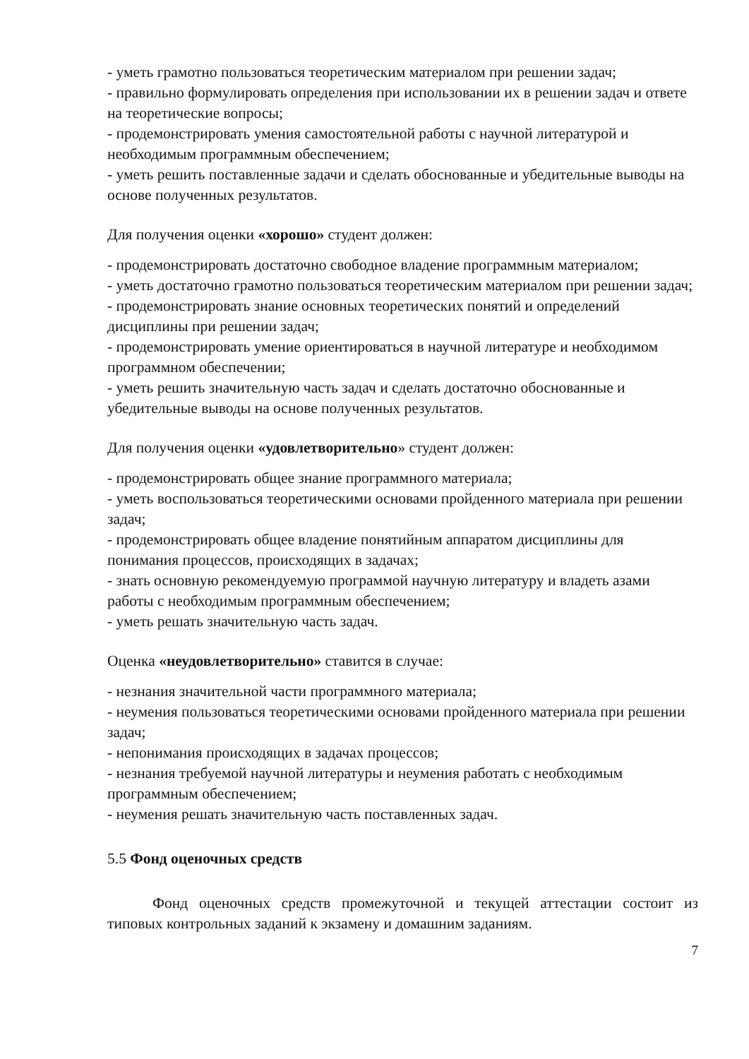- уметь грамотно пользоваться теоретическим материалом при решении задач;
- правильно формулировать определения при использовании их в решении задач и ответе на теоретические вопросы;
- продемонстрировать умения самостоятельной работы с научной литературой и необходимым программным обеспечением;
- уметь решить поставленные задачи и сделать обоснованные и убедительные выводы на основе полученных результатов.
Для получения оценки «хорошо» студент должен:
- продемонстрировать достаточно свободное владение программным материалом;
- уметь достаточно грамотно пользоваться теоретическим материалом при решении задач;
- продемонстрировать знание основных теоретических понятий и определений дисциплины при решении задач;
- продемонстрировать умение ориентироваться в научной литературе и необходимом программном обеспечении;
- уметь решить значительную часть задач и сделать достаточно обоснованные и убедительные выводы на основе полученных результатов.
Для получения оценки «удовлетворительно» студент должен:
- продемонстрировать общее знание программного материала;
- уметь воспользоваться теоретическими основами пройденного материала при решении задач;
- продемонстрировать общее владение понятийным аппаратом дисциплины для понимания процессов, происходящих в задачах;
- знать основную рекомендуемую программой научную литературу и владеть азами работы с необходимым программным обеспечением;
- уметь решать значительную часть задач.
Оценка «неудовлетворительно» ставится в случае:
- незнания значительной части программного материала;
- неумения пользоваться теоретическими основами пройденного материала при решении задач;
- непонимания происходящих в задачах процессов;
- незнания требуемой научной литературы и неумения работать с необходимым программным обеспечением;
- неумения решать значительную часть поставленных задач.
5.5 Фонд оценочных средств
Фонд оценочных средств промежуточной и текущей аттестации состоит из типовых контрольных заданий к экзамену и домашним заданиям.
7